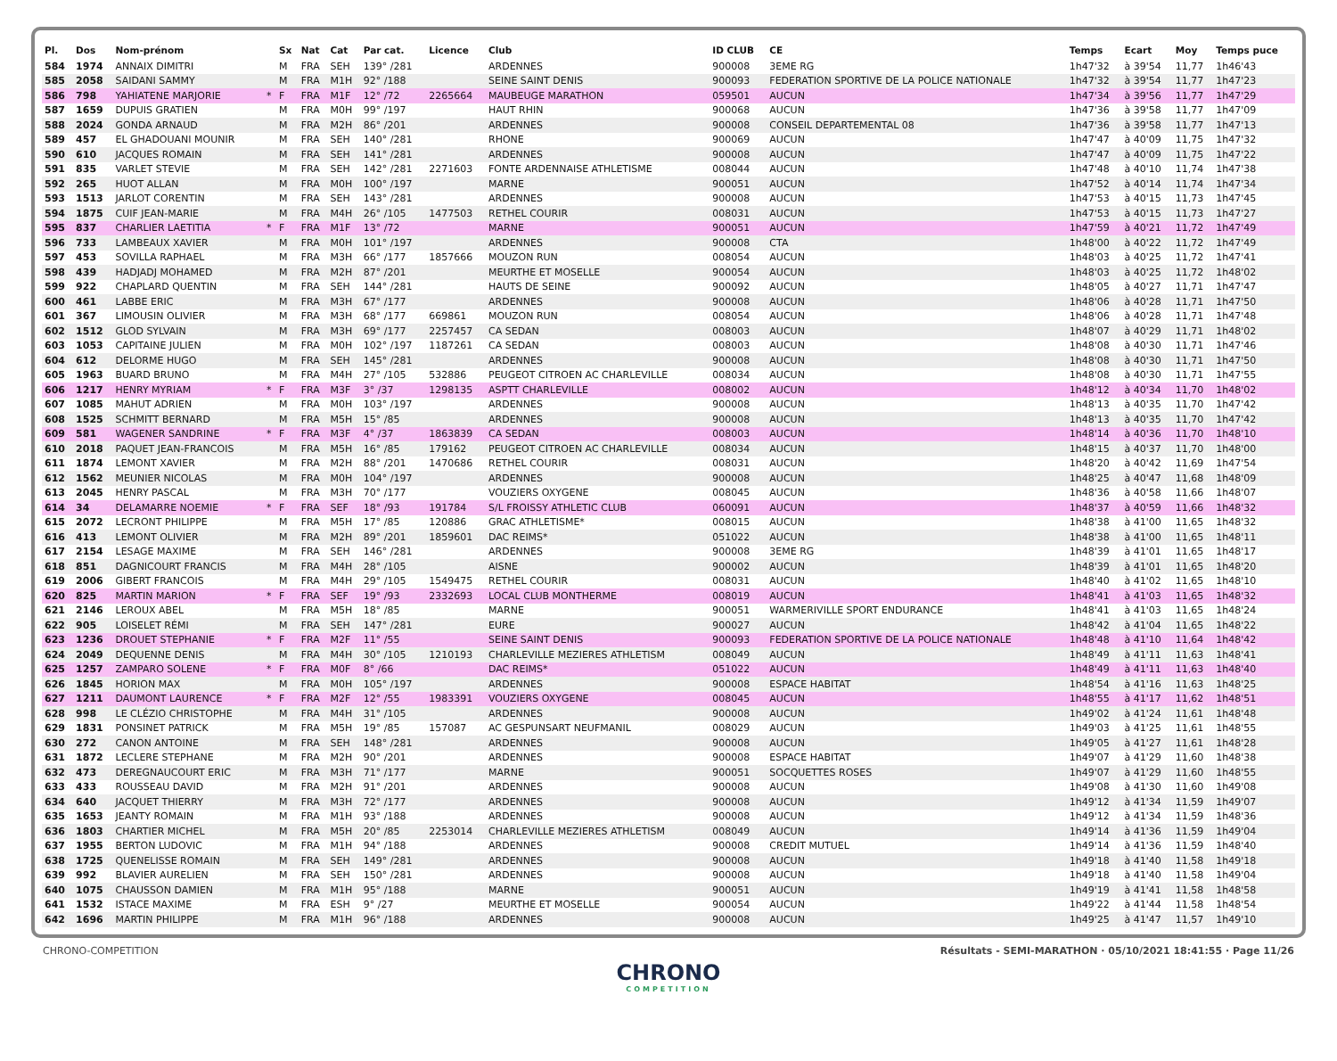| Pl. | Dos | Nom-prénom | | Sx | Nat | Cat | Par cat. | Licence | Club | ID CLUB | CE | Temps | Ecart | Moy | Temps puce |
| --- | --- | --- | --- | --- | --- | --- | --- | --- | --- | --- | --- | --- | --- | --- | --- |
| 584 | 1974 | ANNAIX DIMITRI | | M | FRA | SEH | 139° /281 | | ARDENNES | 900008 | 3EME RG | 1h47'32 | à 39'54 | 11,77 | 1h46'43 |
| 585 | 2058 | SAIDANI SAMMY | | M | FRA | M1H | 92° /188 | | SEINE SAINT DENIS | 900093 | FEDERATION SPORTIVE DE LA POLICE NATIONALE | 1h47'32 | à 39'54 | 11,77 | 1h47'23 |
| 586 | 798 | YAHIATENE MARJORIE | * | F | FRA | M1F | 12° /72 | 2265664 | MAUBEUGE MARATHON | 059501 | AUCUN | 1h47'34 | à 39'56 | 11,77 | 1h47'29 |
| 587 | 1659 | DUPUIS GRATIEN | | M | FRA | M0H | 99° /197 | | HAUT RHIN | 900068 | AUCUN | 1h47'36 | à 39'58 | 11,77 | 1h47'09 |
| 588 | 2024 | GONDA ARNAUD | | M | FRA | M2H | 86° /201 | | ARDENNES | 900008 | CONSEIL DEPARTEMENTAL 08 | 1h47'36 | à 39'58 | 11,77 | 1h47'13 |
| 589 | 457 | EL GHADOUANI MOUNIR | | M | FRA | SEH | 140° /281 | | RHONE | 900069 | AUCUN | 1h47'47 | à 40'09 | 11,75 | 1h47'32 |
| 590 | 610 | JACQUES ROMAIN | | M | FRA | SEH | 141° /281 | | ARDENNES | 900008 | AUCUN | 1h47'47 | à 40'09 | 11,75 | 1h47'22 |
| 591 | 835 | VARLET STEVIE | | M | FRA | SEH | 142° /281 | 2271603 | FONTE ARDENNAISE ATHLETISME | 008044 | AUCUN | 1h47'48 | à 40'10 | 11,74 | 1h47'38 |
| 592 | 265 | HUOT ALLAN | | M | FRA | M0H | 100° /197 | | MARNE | 900051 | AUCUN | 1h47'52 | à 40'14 | 11,74 | 1h47'34 |
| 593 | 1513 | JARLOT CORENTIN | | M | FRA | SEH | 143° /281 | | ARDENNES | 900008 | AUCUN | 1h47'53 | à 40'15 | 11,73 | 1h47'45 |
| 594 | 1875 | CUIF JEAN-MARIE | | M | FRA | M4H | 26° /105 | 1477503 | RETHEL COURIR | 008031 | AUCUN | 1h47'53 | à 40'15 | 11,73 | 1h47'27 |
| 595 | 837 | CHARLIER LAETITIA | * | F | FRA | M1F | 13° /72 | | MARNE | 900051 | AUCUN | 1h47'59 | à 40'21 | 11,72 | 1h47'49 |
| 596 | 733 | LAMBEAUX XAVIER | | M | FRA | M0H | 101° /197 | | ARDENNES | 900008 | CTA | 1h48'00 | à 40'22 | 11,72 | 1h47'49 |
| 597 | 453 | SOVILLA RAPHAEL | | M | FRA | M3H | 66° /177 | 1857666 | MOUZON RUN | 008054 | AUCUN | 1h48'03 | à 40'25 | 11,72 | 1h47'41 |
| 598 | 439 | HADJADJ MOHAMED | | M | FRA | M2H | 87° /201 | | MEURTHE ET MOSELLE | 900054 | AUCUN | 1h48'03 | à 40'25 | 11,72 | 1h48'02 |
| 599 | 922 | CHAPLARD QUENTIN | | M | FRA | SEH | 144° /281 | | HAUTS DE SEINE | 900092 | AUCUN | 1h48'05 | à 40'27 | 11,71 | 1h47'47 |
| 600 | 461 | LABBE ERIC | | M | FRA | M3H | 67° /177 | | ARDENNES | 900008 | AUCUN | 1h48'06 | à 40'28 | 11,71 | 1h47'50 |
| 601 | 367 | LIMOUSIN OLIVIER | | M | FRA | M3H | 68° /177 | 669861 | MOUZON RUN | 008054 | AUCUN | 1h48'06 | à 40'28 | 11,71 | 1h47'48 |
| 602 | 1512 | GLOD SYLVAIN | | M | FRA | M3H | 69° /177 | 2257457 | CA SEDAN | 008003 | AUCUN | 1h48'07 | à 40'29 | 11,71 | 1h48'02 |
| 603 | 1053 | CAPITAINE JULIEN | | M | FRA | M0H | 102° /197 | 1187261 | CA SEDAN | 008003 | AUCUN | 1h48'08 | à 40'30 | 11,71 | 1h47'46 |
| 604 | 612 | DELORME HUGO | | M | FRA | SEH | 145° /281 | | ARDENNES | 900008 | AUCUN | 1h48'08 | à 40'30 | 11,71 | 1h47'50 |
| 605 | 1963 | BUARD BRUNO | | M | FRA | M4H | 27° /105 | 532886 | PEUGEOT CITROEN AC CHARLEVILLE | 008034 | AUCUN | 1h48'08 | à 40'30 | 11,71 | 1h47'55 |
| 606 | 1217 | HENRY MYRIAM | * | F | FRA | M3F | 3° /37 | 1298135 | ASPTT CHARLEVILLE | 008002 | AUCUN | 1h48'12 | à 40'34 | 11,70 | 1h48'02 |
| 607 | 1085 | MAHUT ADRIEN | | M | FRA | M0H | 103° /197 | | ARDENNES | 900008 | AUCUN | 1h48'13 | à 40'35 | 11,70 | 1h47'42 |
| 608 | 1525 | SCHMITT BERNARD | | M | FRA | M5H | 15° /85 | | ARDENNES | 900008 | AUCUN | 1h48'13 | à 40'35 | 11,70 | 1h47'42 |
| 609 | 581 | WAGENER SANDRINE | * | F | FRA | M3F | 4° /37 | 1863839 | CA SEDAN | 008003 | AUCUN | 1h48'14 | à 40'36 | 11,70 | 1h48'10 |
| 610 | 2018 | PAQUET JEAN-FRANCOIS | | M | FRA | M5H | 16° /85 | 179162 | PEUGEOT CITROEN AC CHARLEVILLE | 008034 | AUCUN | 1h48'15 | à 40'37 | 11,70 | 1h48'00 |
| 611 | 1874 | LEMONT XAVIER | | M | FRA | M2H | 88° /201 | 1470686 | RETHEL COURIR | 008031 | AUCUN | 1h48'20 | à 40'42 | 11,69 | 1h47'54 |
| 612 | 1562 | MEUNIER NICOLAS | | M | FRA | M0H | 104° /197 | | ARDENNES | 900008 | AUCUN | 1h48'25 | à 40'47 | 11,68 | 1h48'09 |
| 613 | 2045 | HENRY PASCAL | | M | FRA | M3H | 70° /177 | | VOUZIERS OXYGENE | 008045 | AUCUN | 1h48'36 | à 40'58 | 11,66 | 1h48'07 |
| 614 | 34 | DELAMARRE NOEMIE | * | F | FRA | SEF | 18° /93 | 191784 | S/L FROISSY ATHLETIC CLUB | 060091 | AUCUN | 1h48'37 | à 40'59 | 11,66 | 1h48'32 |
| 615 | 2072 | LECRONT PHILIPPE | | M | FRA | M5H | 17° /85 | 120886 | GRAC ATHLETISME* | 008015 | AUCUN | 1h48'38 | à 41'00 | 11,65 | 1h48'32 |
| 616 | 413 | LEMONT OLIVIER | | M | FRA | M2H | 89° /201 | 1859601 | DAC REIMS* | 051022 | AUCUN | 1h48'38 | à 41'00 | 11,65 | 1h48'11 |
| 617 | 2154 | LESAGE MAXIME | | M | FRA | SEH | 146° /281 | | ARDENNES | 900008 | 3EME RG | 1h48'39 | à 41'01 | 11,65 | 1h48'17 |
| 618 | 851 | DAGNICOURT FRANCIS | | M | FRA | M4H | 28° /105 | | AISNE | 900002 | AUCUN | 1h48'39 | à 41'01 | 11,65 | 1h48'20 |
| 619 | 2006 | GIBERT FRANCOIS | | M | FRA | M4H | 29° /105 | 1549475 | RETHEL COURIR | 008031 | AUCUN | 1h48'40 | à 41'02 | 11,65 | 1h48'10 |
| 620 | 825 | MARTIN MARION | * | F | FRA | SEF | 19° /93 | 2332693 | LOCAL CLUB MONTHERME | 008019 | AUCUN | 1h48'41 | à 41'03 | 11,65 | 1h48'32 |
| 621 | 2146 | LEROUX ABEL | | M | FRA | M5H | 18° /85 | | MARNE | 900051 | WARMERIVILLE SPORT ENDURANCE | 1h48'41 | à 41'03 | 11,65 | 1h48'24 |
| 622 | 905 | LOISELET RÉMI | | M | FRA | SEH | 147° /281 | | EURE | 900027 | AUCUN | 1h48'42 | à 41'04 | 11,65 | 1h48'22 |
| 623 | 1236 | DROUET STEPHANIE | * | F | FRA | M2F | 11° /55 | | SEINE SAINT DENIS | 900093 | FEDERATION SPORTIVE DE LA POLICE NATIONALE | 1h48'48 | à 41'10 | 11,64 | 1h48'42 |
| 624 | 2049 | DEQUENNE DENIS | | M | FRA | M4H | 30° /105 | 1210193 | CHARLEVILLE MEZIERES ATHLETISM | 008049 | AUCUN | 1h48'49 | à 41'11 | 11,63 | 1h48'41 |
| 625 | 1257 | ZAMPARO SOLENE | * | F | FRA | M0F | 8° /66 | | DAC REIMS* | 051022 | AUCUN | 1h48'49 | à 41'11 | 11,63 | 1h48'40 |
| 626 | 1845 | HORION MAX | | M | FRA | M0H | 105° /197 | | ARDENNES | 900008 | ESPACE HABITAT | 1h48'54 | à 41'16 | 11,63 | 1h48'25 |
| 627 | 1211 | DAUMONT LAURENCE | * | F | FRA | M2F | 12° /55 | 1983391 | VOUZIERS OXYGENE | 008045 | AUCUN | 1h48'55 | à 41'17 | 11,62 | 1h48'51 |
| 628 | 998 | LE CLÉZIO CHRISTOPHE | | M | FRA | M4H | 31° /105 | | ARDENNES | 900008 | AUCUN | 1h49'02 | à 41'24 | 11,61 | 1h48'48 |
| 629 | 1831 | PONSINET PATRICK | | M | FRA | M5H | 19° /85 | 157087 | AC GESPUNSART NEUFMANIL | 008029 | AUCUN | 1h49'03 | à 41'25 | 11,61 | 1h48'55 |
| 630 | 272 | CANON ANTOINE | | M | FRA | SEH | 148° /281 | | ARDENNES | 900008 | AUCUN | 1h49'05 | à 41'27 | 11,61 | 1h48'28 |
| 631 | 1872 | LECLERE STEPHANE | | M | FRA | M2H | 90° /201 | | ARDENNES | 900008 | ESPACE HABITAT | 1h49'07 | à 41'29 | 11,60 | 1h48'38 |
| 632 | 473 | DEREGNAUCOURT ERIC | | M | FRA | M3H | 71° /177 | | MARNE | 900051 | SOCQUETTES ROSES | 1h49'07 | à 41'29 | 11,60 | 1h48'55 |
| 633 | 433 | ROUSSEAU DAVID | | M | FRA | M2H | 91° /201 | | ARDENNES | 900008 | AUCUN | 1h49'08 | à 41'30 | 11,60 | 1h49'08 |
| 634 | 640 | JACQUET THIERRY | | M | FRA | M3H | 72° /177 | | ARDENNES | 900008 | AUCUN | 1h49'12 | à 41'34 | 11,59 | 1h49'07 |
| 635 | 1653 | JEANTY ROMAIN | | M | FRA | M1H | 93° /188 | | ARDENNES | 900008 | AUCUN | 1h49'12 | à 41'34 | 11,59 | 1h48'36 |
| 636 | 1803 | CHARTIER MICHEL | | M | FRA | M5H | 20° /85 | 2253014 | CHARLEVILLE MEZIERES ATHLETISM | 008049 | AUCUN | 1h49'14 | à 41'36 | 11,59 | 1h49'04 |
| 637 | 1955 | BERTON LUDOVIC | | M | FRA | M1H | 94° /188 | | ARDENNES | 900008 | CREDIT MUTUEL | 1h49'14 | à 41'36 | 11,59 | 1h48'40 |
| 638 | 1725 | QUENELISSE ROMAIN | | M | FRA | SEH | 149° /281 | | ARDENNES | 900008 | AUCUN | 1h49'18 | à 41'40 | 11,58 | 1h49'18 |
| 639 | 992 | BLAVIER AURELIEN | | M | FRA | SEH | 150° /281 | | ARDENNES | 900008 | AUCUN | 1h49'18 | à 41'40 | 11,58 | 1h49'04 |
| 640 | 1075 | CHAUSSON DAMIEN | | M | FRA | M1H | 95° /188 | | MARNE | 900051 | AUCUN | 1h49'19 | à 41'41 | 11,58 | 1h48'58 |
| 641 | 1532 | ISTACE MAXIME | | M | FRA | ESH | 9° /27 | | MEURTHE ET MOSELLE | 900054 | AUCUN | 1h49'22 | à 41'44 | 11,58 | 1h48'54 |
| 642 | 1696 | MARTIN PHILIPPE | | M | FRA | M1H | 96° /188 | | ARDENNES | 900008 | AUCUN | 1h49'25 | à 41'47 | 11,57 | 1h49'10 |
CHRONO-COMPETITION Résultats - SEMI-MARATHON · 05/10/2021 18:41:55 · Page 11/26
CHRONO
COMPETITION